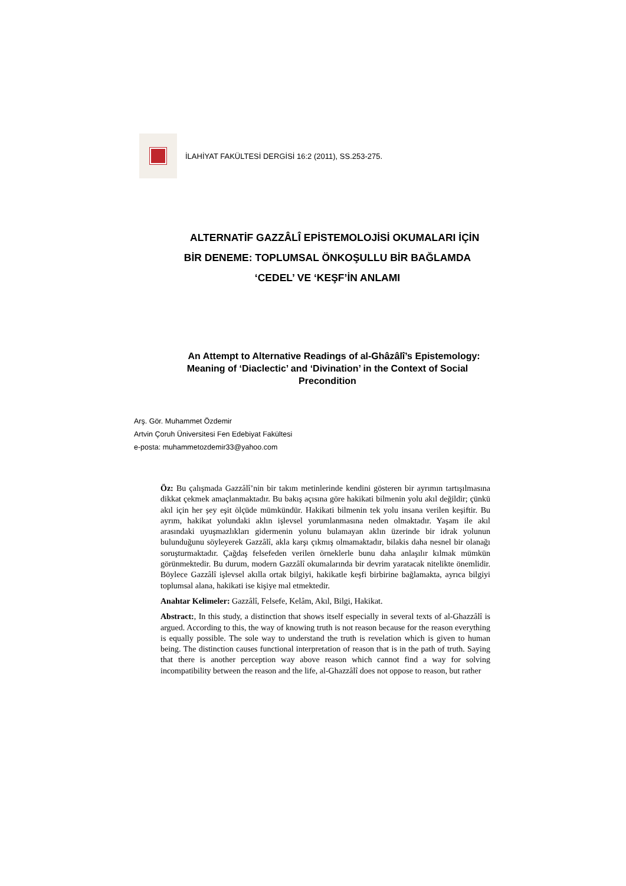İLAHİYAT FAKÜLTESİ DERGİSİ 16:2 (2011), SS.253-275.
ALTERNATİF GAZZÂLÎ EPİSTEMOLOJİSİ OKUMALARI İÇİN BİR DENEME: TOPLUMSAL ÖNKOŞULLU BİR BAĞLAMDA ‘CEDEL’ VE ‘KEŞF’İN ANLAMI
An Attempt to Alternative Readings of al-Ghâzâlî’s Epistemology: Meaning of ‘Diaclectic’ and ‘Divination’ in the Context of Social Precondition
Arş. Gör. Muhammet Özdemir
Artvin Çoruh Üniversitesi Fen Edebiyat Fakültesi
e-posta: muhammetozdemir33@yahoo.com
Öz: Bu çalışmada Gazzâlî’nin bir takım metinlerinde kendini gösteren bir ayrımın tartışılmasına dikkat çekmek amaçlanmaktadır. Bu bakış açısına göre hakikati bilmenin yolu akıl değildir; çünkü akıl için her şey eşit ölçüde mümkündür. Hakikati bilmenin tek yolu insana verilen keşiftir. Bu ayrım, hakikat yolundaki aklın işlevsel yorumlanmasına neden olmaktadır. Yaşam ile akıl arasındaki uyuşmazlıkları gidermenin yolunu bulamayan aklın üzerinde bir idrak yolunun bulunduğunu söyleyerek Gazzâlî, akla karşı çıkmış olmamaktadır, bilakis daha nesnel bir olanağı soruşturmaktadır. Çağdaş felsefeden verilen örneklerle bunu daha anlaşılır kılmak mümkün görünmektedir. Bu durum, modern Gazzâlî okumalarında bir devrim yaratacak nitelikte önemlidir. Böylece Gazzâlî işlevsel akılla ortak bilgiyi, hakikatle keşfi birbirine bağlamakta, ayrıca bilgiyi toplumsal alana, hakikati ise kişiye mal etmektedir.
Anahtar Kelimeler: Gazzâlî, Felsefe, Kelâm, Akıl, Bilgi, Hakikat.
Abstract:, In this study, a distinction that shows itself especially in several texts of al-Ghazzâlî is argued. According to this, the way of knowing truth is not reason because for the reason everything is equally possible. The sole way to understand the truth is revelation which is given to human being. The distinction causes functional interpretation of reason that is in the path of truth. Saying that there is another perception way above reason which cannot find a way for solving incompatibility between the reason and the life, al-Ghazzâlî does not oppose to reason, but rather